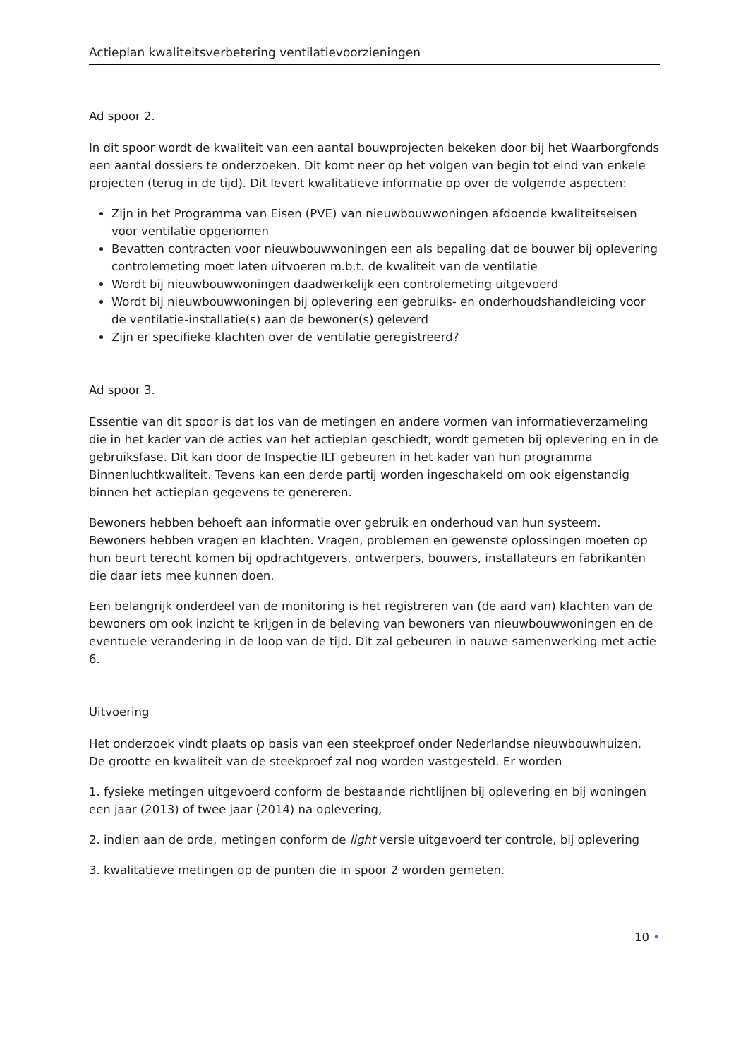Actieplan kwaliteitsverbetering ventilatievoorzieningen
Ad spoor 2.
In dit spoor wordt de kwaliteit van een aantal bouwprojecten bekeken door bij het Waarborgfonds een aantal dossiers te onderzoeken. Dit komt neer op het volgen van begin tot eind van enkele projecten (terug in de tijd). Dit levert kwalitatieve informatie op over de volgende aspecten:
Zijn in het Programma van Eisen (PVE) van nieuwbouwwoningen afdoende kwaliteitseisen voor ventilatie opgenomen
Bevatten contracten voor nieuwbouwwoningen een als bepaling dat de bouwer bij oplevering controlemeting moet laten uitvoeren m.b.t. de kwaliteit van de ventilatie
Wordt bij nieuwbouwwoningen daadwerkelijk een controlemeting uitgevoerd
Wordt bij nieuwbouwwoningen bij oplevering een gebruiks- en onderhoudshandleiding voor de ventilatie-installatie(s) aan de bewoner(s) geleverd
Zijn er specifieke klachten over de ventilatie geregistreerd?
Ad spoor 3.
Essentie van dit spoor is dat los van de metingen en andere vormen van informatieverzameling die in het kader van de acties van het actieplan geschiedt, wordt gemeten bij oplevering en in de gebruiksfase. Dit kan door de Inspectie ILT gebeuren in het kader van hun programma Binnenluchtkwaliteit. Tevens kan een derde partij worden ingeschakeld om ook eigenstandig binnen het actieplan gegevens te genereren.
Bewoners hebben behoeft aan informatie over gebruik en onderhoud van hun systeem. Bewoners hebben vragen en klachten. Vragen, problemen en gewenste oplossingen moeten op hun beurt terecht komen bij opdrachtgevers, ontwerpers, bouwers, installateurs en fabrikanten die daar iets mee kunnen doen.
Een belangrijk onderdeel van de monitoring is het registreren van (de aard van) klachten van de bewoners om ook inzicht te krijgen in de beleving van bewoners van nieuwbouwwoningen en de eventuele verandering in de loop van de tijd. Dit zal gebeuren in nauwe samenwerking met actie 6.
Uitvoering
Het onderzoek vindt plaats op basis van een steekproef onder Nederlandse nieuwbouwhuizen. De grootte en kwaliteit van de steekproef zal nog worden vastgesteld. Er worden
1. fysieke metingen uitgevoerd conform de bestaande richtlijnen bij oplevering en bij woningen een jaar (2013) of twee jaar (2014) na oplevering,
2. indien aan de orde, metingen conform de light versie uitgevoerd ter controle, bij oplevering
3. kwalitatieve metingen op de punten die in spoor 2 worden gemeten.
10 •